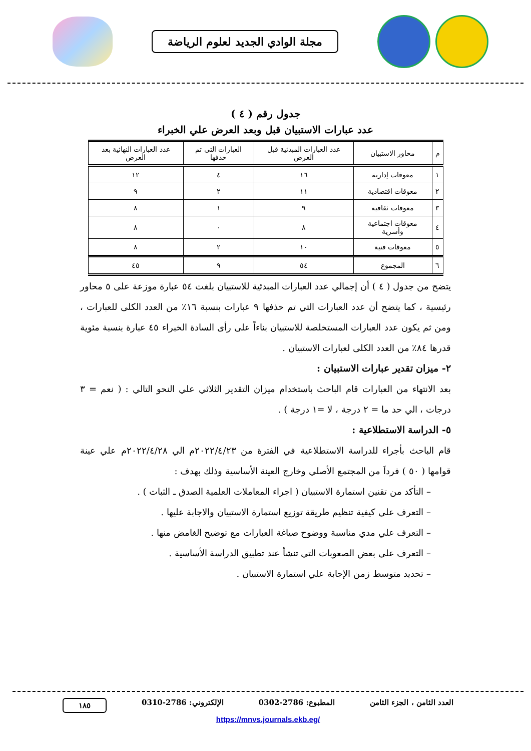مجلة الوادي الجديد لعلوم الرياضة
جدول رقم ( ٤ )
عدد عبارات الاستبيان قبل وبعد العرض علي الخبراء
| م | محاور الاستبيان | عدد العبارات المبدئية قبل العرض | العبارات التي تم حذفها | عدد العبارات النهائية بعد العرض |
| --- | --- | --- | --- | --- |
| ١ | معوقات إدارية | ١٦ | ٤ | ١٢ |
| ٢ | معوقات اقتصادية | ١١ | ٢ | ٩ |
| ٣ | معوقات ثقافية | ٩ | ١ | ٨ |
| ٤ | معوقات اجتماعية وأسرية | ٨ | ٠ | ٨ |
| ٥ | معوقات فنية | ١٠ | ٢ | ٨ |
| ٦ | المجموع | ٥٤ | ٩ | ٤٥ |
يتضح من جدول ( ٤ ) أن إجمالي عدد العبارات المبدئية للاستبيان بلغت ٥٤ عبارة موزعة على ٥ محاور رئيسية ، كما يتضح أن عدد العبارات التي تم حذفها ٩ عبارات بنسبة ١٦٪ من العدد الكلى للعبارات ، ومن ثم يكون عدد العبارات المستخلصة للاستبيان بناءاً على رأى السادة الخبراء ٤٥ عبارة بنسبة مئوية قدرها ٨٤٪ من العدد الكلى لعبارات الاستبيان .
٢- ميزان تقدير عبارات الاستبيان :
بعد الانتهاء من العبارات قام الباحث باستخدام ميزان التقدير الثلاثي علي النحو التالي : ( نعم = ٣ درجات ، الي حد ما = ٢ درجة ، لا =١ درجة ) .
٥- الدراسة الاستطلاعية :
قام الباحث بأجراء للدراسة الاستطلاعية في الفترة من ٢٠٢٢/٤/٢٣م الي ٢٠٢٢/٤/٢٨م علي عينة قوامها ( ٥٠ ) فرداَ من المجتمع الأصلي وخارج العينة الأساسية وذلك بهدف :
– التأكد من تقنين استمارة الاستبيان ( اجراء المعاملات العلمية الصدق ـ الثبات ) .
– التعرف علي كيفية تنظيم طريقة توزيع استمارة الاستبيان والاجابة عليها .
– التعرف علي مدي مناسبة ووضوح صياغة العبارات مع توضيح الغامض منها .
– التعرف علي بعض الصعوبات التي تنشأ عند تطبيق الدراسة الأساسية .
– تحديد متوسط زمن الإجابة علي استمارة الاستبيان .
العدد الثامن ، الجزء الثامن المطبوع: 2786-0302 الإلكتروني: 2786-0310 ١٨٥
https://mnvs.journals.ekb.eg/